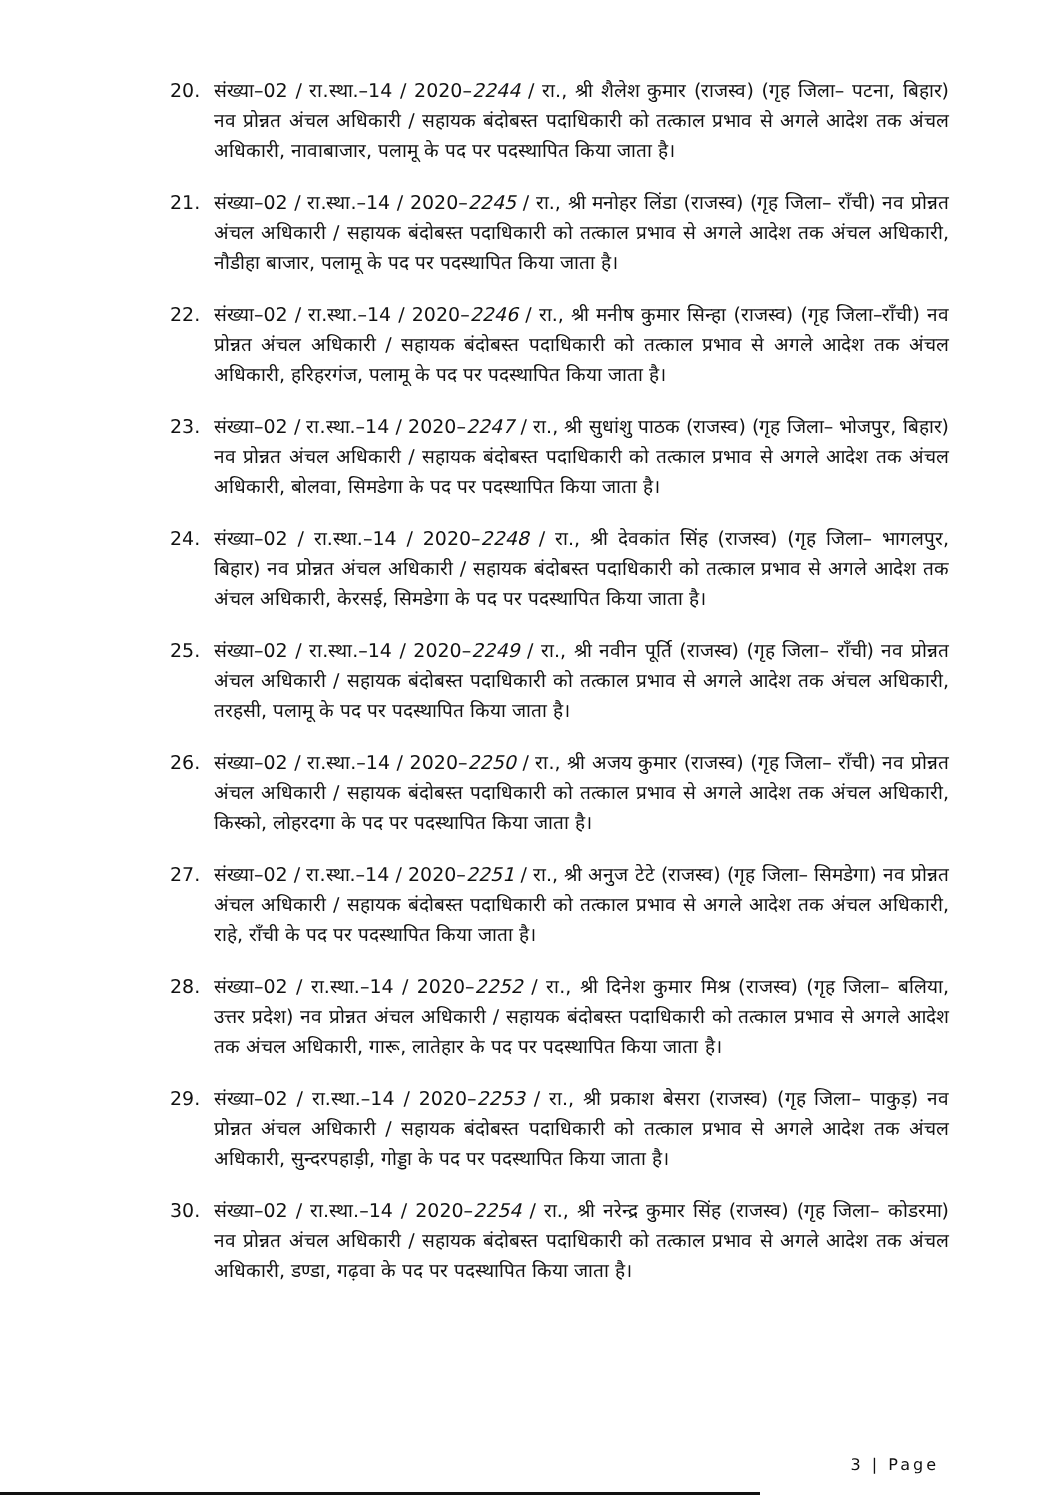20. संख्या–02 / रा.स्था.–14 / 2020–2244 / रा., श्री शैलेश कुमार (राजस्व) (गृह जिला– पटना, बिहार) नव प्रोन्नत अंचल अधिकारी / सहायक बंदोबस्त पदाधिकारी को तत्काल प्रभाव से अगले आदेश तक अंचल अधिकारी, नावाबाजार, पलामू के पद पर पदस्थापित किया जाता है।
21. संख्या–02 / रा.स्था.–14 / 2020–2245 / रा., श्री मनोहर लिंडा (राजस्व) (गृह जिला– राँची) नव प्रोन्नत अंचल अधिकारी / सहायक बंदोबस्त पदाधिकारी को तत्काल प्रभाव से अगले आदेश तक अंचल अधिकारी, नौडीहा बाजार, पलामू के पद पर पदस्थापित किया जाता है।
22. संख्या–02 / रा.स्था.–14 / 2020–2246 / रा., श्री मनीष कुमार सिन्हा (राजस्व) (गृह जिला–राँची) नव प्रोन्नत अंचल अधिकारी / सहायक बंदोबस्त पदाधिकारी को तत्काल प्रभाव से अगले आदेश तक अंचल अधिकारी, हरिहरगंज, पलामू के पद पर पदस्थापित किया जाता है।
23. संख्या–02 / रा.स्था.–14 / 2020–2247 / रा., श्री सुधांशु पाठक (राजस्व) (गृह जिला– भोजपुर, बिहार) नव प्रोन्नत अंचल अधिकारी / सहायक बंदोबस्त पदाधिकारी को तत्काल प्रभाव से अगले आदेश तक अंचल अधिकारी, बोलवा, सिमडेगा के पद पर पदस्थापित किया जाता है।
24. संख्या–02 / रा.स्था.–14 / 2020–2248 / रा., श्री देवकांत सिंह (राजस्व) (गृह जिला– भागलपुर, बिहार) नव प्रोन्नत अंचल अधिकारी / सहायक बंदोबस्त पदाधिकारी को तत्काल प्रभाव से अगले आदेश तक अंचल अधिकारी, केरसई, सिमडेगा के पद पर पदस्थापित किया जाता है।
25. संख्या–02 / रा.स्था.–14 / 2020–2249 / रा., श्री नवीन पूर्ति (राजस्व) (गृह जिला– राँची) नव प्रोन्नत अंचल अधिकारी / सहायक बंदोबस्त पदाधिकारी को तत्काल प्रभाव से अगले आदेश तक अंचल अधिकारी, तरहसी, पलामू के पद पर पदस्थापित किया जाता है।
26. संख्या–02 / रा.स्था.–14 / 2020–2250 / रा., श्री अजय कुमार (राजस्व) (गृह जिला– राँची) नव प्रोन्नत अंचल अधिकारी / सहायक बंदोबस्त पदाधिकारी को तत्काल प्रभाव से अगले आदेश तक अंचल अधिकारी, किस्को, लोहरदगा के पद पर पदस्थापित किया जाता है।
27. संख्या–02 / रा.स्था.–14 / 2020–2251 / रा., श्री अनुज टेटे (राजस्व) (गृह जिला– सिमडेगा) नव प्रोन्नत अंचल अधिकारी / सहायक बंदोबस्त पदाधिकारी को तत्काल प्रभाव से अगले आदेश तक अंचल अधिकारी, राहे, राँची के पद पर पदस्थापित किया जाता है।
28. संख्या–02 / रा.स्था.–14 / 2020–2252 / रा., श्री दिनेश कुमार मिश्र (राजस्व) (गृह जिला– बलिया, उत्तर प्रदेश) नव प्रोन्नत अंचल अधिकारी / सहायक बंदोबस्त पदाधिकारी को तत्काल प्रभाव से अगले आदेश तक अंचल अधिकारी, गारू, लातेहार के पद पर पदस्थापित किया जाता है।
29. संख्या–02 / रा.स्था.–14 / 2020–2253 / रा., श्री प्रकाश बेसरा (राजस्व) (गृह जिला– पाकुड़) नव प्रोन्नत अंचल अधिकारी / सहायक बंदोबस्त पदाधिकारी को तत्काल प्रभाव से अगले आदेश तक अंचल अधिकारी, सुन्दरपहाड़ी, गोड्डा के पद पर पदस्थापित किया जाता है।
30. संख्या–02 / रा.स्था.–14 / 2020–2254 / रा., श्री नरेन्द्र कुमार सिंह (राजस्व) (गृह जिला– कोडरमा) नव प्रोन्नत अंचल अधिकारी / सहायक बंदोबस्त पदाधिकारी को तत्काल प्रभाव से अगले आदेश तक अंचल अधिकारी, डण्डा, गढ़वा के पद पर पदस्थापित किया जाता है।
3 | Page